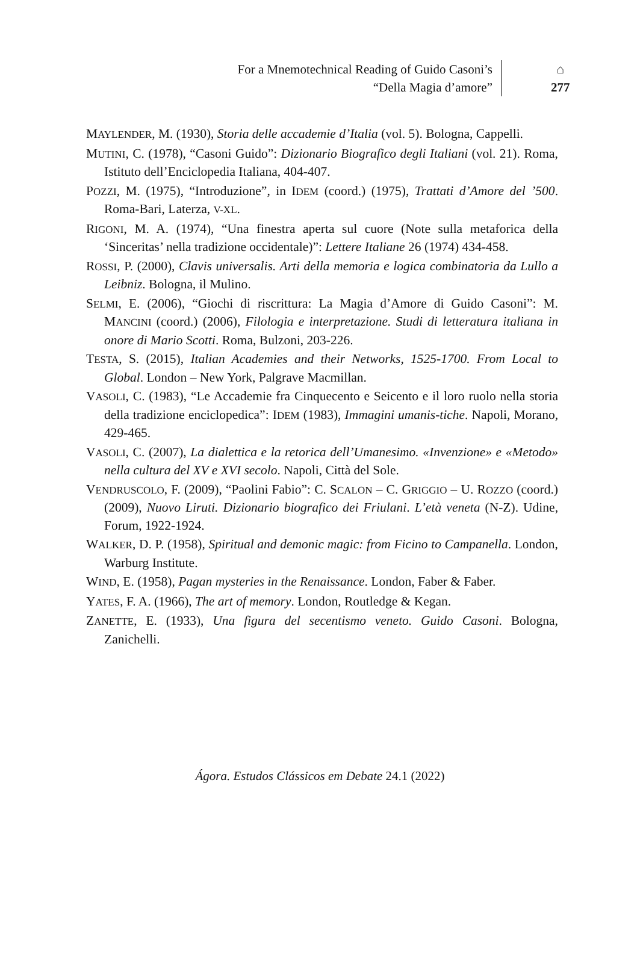For a Mnemotechnical Reading of Guido Casoni’s
“Della Magia d’amore”
⌂
277
MAYLENDER, M. (1930), Storia delle accademie d’Italia (vol. 5). Bologna, Cappelli.
MUTINI, C. (1978), “Casoni Guido”: Dizionario Biografico degli Italiani (vol. 21). Roma, Istituto dell’Enciclopedia Italiana, 404-407.
POZZI, M. (1975), “Introduzione”, in IDEM (coord.) (1975), Trattati d’Amore del ’500. Roma-Bari, Laterza, V-XL.
RIGONI, M. A. (1974), “Una finestra aperta sul cuore (Note sulla metaforica della ‘Sinceritas’ nella tradizione occidentale)”: Lettere Italiane 26 (1974) 434-458.
ROSSI, P. (2000), Clavis universalis. Arti della memoria e logica combinatoria da Lullo a Leibniz. Bologna, il Mulino.
SELMI, E. (2006), “Giochi di riscrittura: La Magia d’Amore di Guido Casoni”: M. MANCINI (coord.) (2006), Filologia e interpretazione. Studi di letteratura italiana in onore di Mario Scotti. Roma, Bulzoni, 203-226.
TESTA, S. (2015), Italian Academies and their Networks, 1525-1700. From Local to Global. London – New York, Palgrave Macmillan.
VASOLI, C. (1983), “Le Accademie fra Cinquecento e Seicento e il loro ruolo nella storia della tradizione enciclopedica”: IDEM (1983), Immagini umanis-tiche. Napoli, Morano, 429-465.
VASOLI, C. (2007), La dialettica e la retorica dell’Umanesimo. «Invenzione» e «Metodo» nella cultura del XV e XVI secolo. Napoli, Città del Sole.
VENDRUSCOLO, F. (2009), “Paolini Fabio”: C. SCALON – C. GRIGGIO – U. ROZZO (coord.) (2009), Nuovo Liruti. Dizionario biografico dei Friulani. L’età veneta (N-Z). Udine, Forum, 1922-1924.
WALKER, D. P. (1958), Spiritual and demonic magic: from Ficino to Campanella. London, Warburg Institute.
WIND, E. (1958), Pagan mysteries in the Renaissance. London, Faber & Faber.
YATES, F. A. (1966), The art of memory. London, Routledge & Kegan.
ZANETTE, E. (1933), Una figura del secentismo veneto. Guido Casoni. Bologna, Zanichelli.
Ágora. Estudos Clássicos em Debate 24.1 (2022)